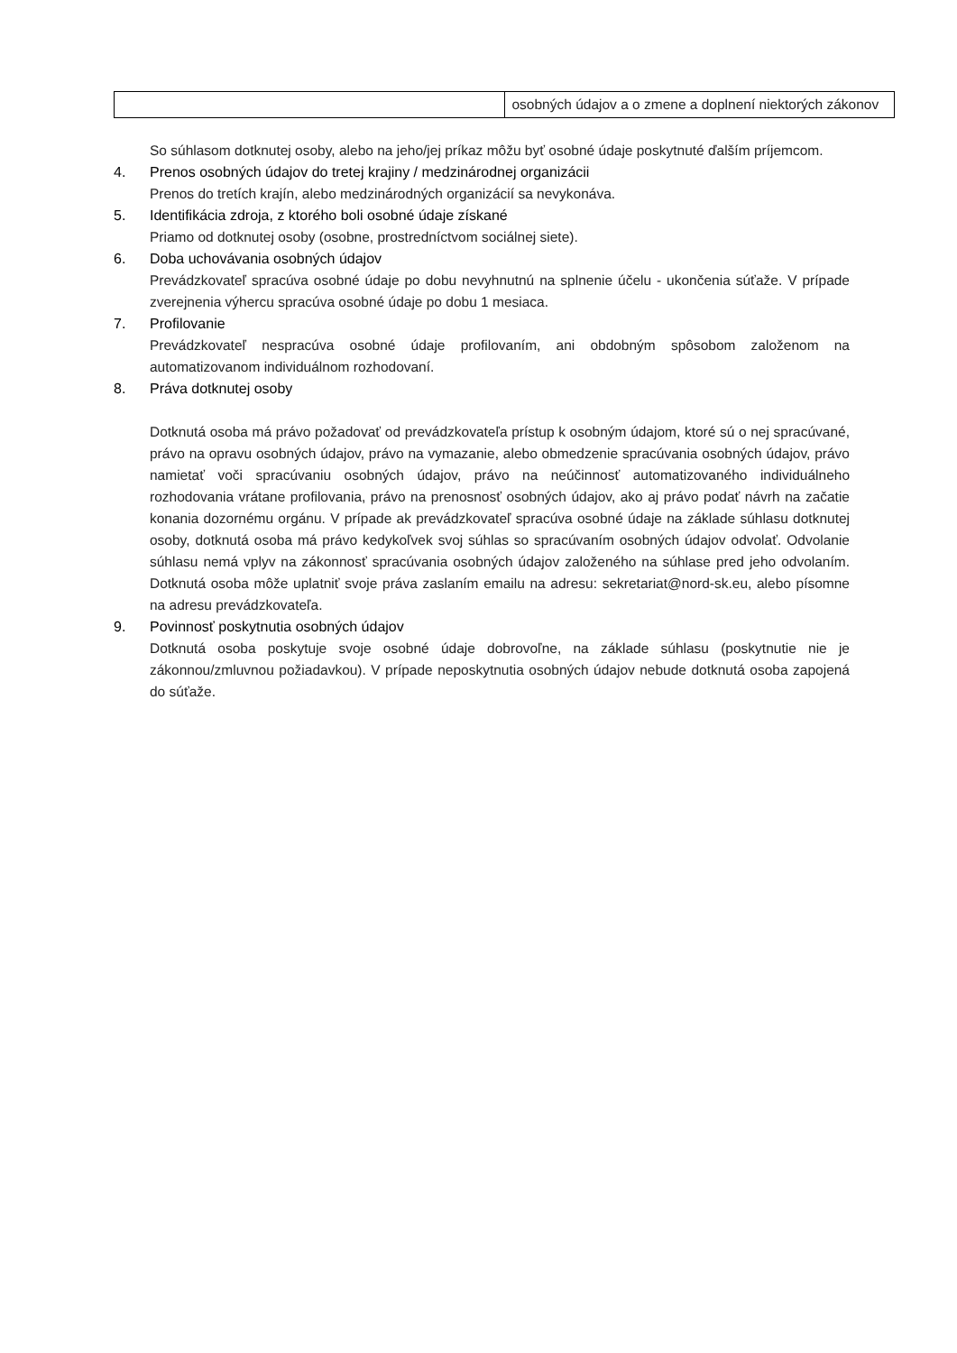| | osobných údajov a o zmene a doplnení niektorých zákonov |
So súhlasom dotknutej osoby, alebo na jeho/jej príkaz môžu byť osobné údaje poskytnuté ďalším príjemcom.
4. Prenos osobných údajov do tretej krajiny / medzinárodnej organizácii
Prenos do tretích krajín, alebo medzinárodných organizácií sa nevykonáva.
5. Identifikácia zdroja, z ktorého boli osobné údaje získané
Priamo od dotknutej osoby (osobne, prostredníctvom sociálnej siete).
6. Doba uchovávania osobných údajov
Prevádzkovateľ spracúva osobné údaje po dobu nevyhnutnú na splnenie účelu - ukončenia súťaže. V prípade zverejnenia výhercu spracúva osobné údaje po dobu 1 mesiaca.
7. Profilovanie
Prevádzkovateľ nespracúva osobné údaje profilovaním, ani obdobným spôsobom založenom na automatizovanom individuálnom rozhodovaní.
8. Práva dotknutej osoby
Dotknutá osoba má právo požadovať od prevádzkovateľa prístup k osobným údajom, ktoré sú o nej spracúvané, právo na opravu osobných údajov, právo na vymazanie, alebo obmedzenie spracúvania osobných údajov, právo namietať voči spracúvaniu osobných údajov, právo na neúčinnosť automatizovaného individuálneho rozhodovania vrátane profilovania, právo na prenosnosť osobných údajov, ako aj právo podať návrh na začatie konania dozornému orgánu. V prípade ak prevádzkovateľ spracúva osobné údaje na základe súhlasu dotknutej osoby, dotknutá osoba má právo kedykoľvek svoj súhlas so spracúvaním osobných údajov odvolať. Odvolanie súhlasu nemá vplyv na zákonnosť spracúvania osobných údajov založeného na súhlase pred jeho odvolaním. Dotknutá osoba môže uplatniť svoje práva zaslaním emailu na adresu: sekretariat@nord-sk.eu, alebo písomne na adresu prevádzkovateľa.
9. Povinnosť poskytnutia osobných údajov
Dotknutá osoba poskytuje svoje osobné údaje dobrovoľne, na základe súhlasu (poskytnutie nie je zákonnou/zmluvnou požiadavkou). V prípade neposkytnutia osobných údajov nebude dotknutá osoba zapojená do súťaže.